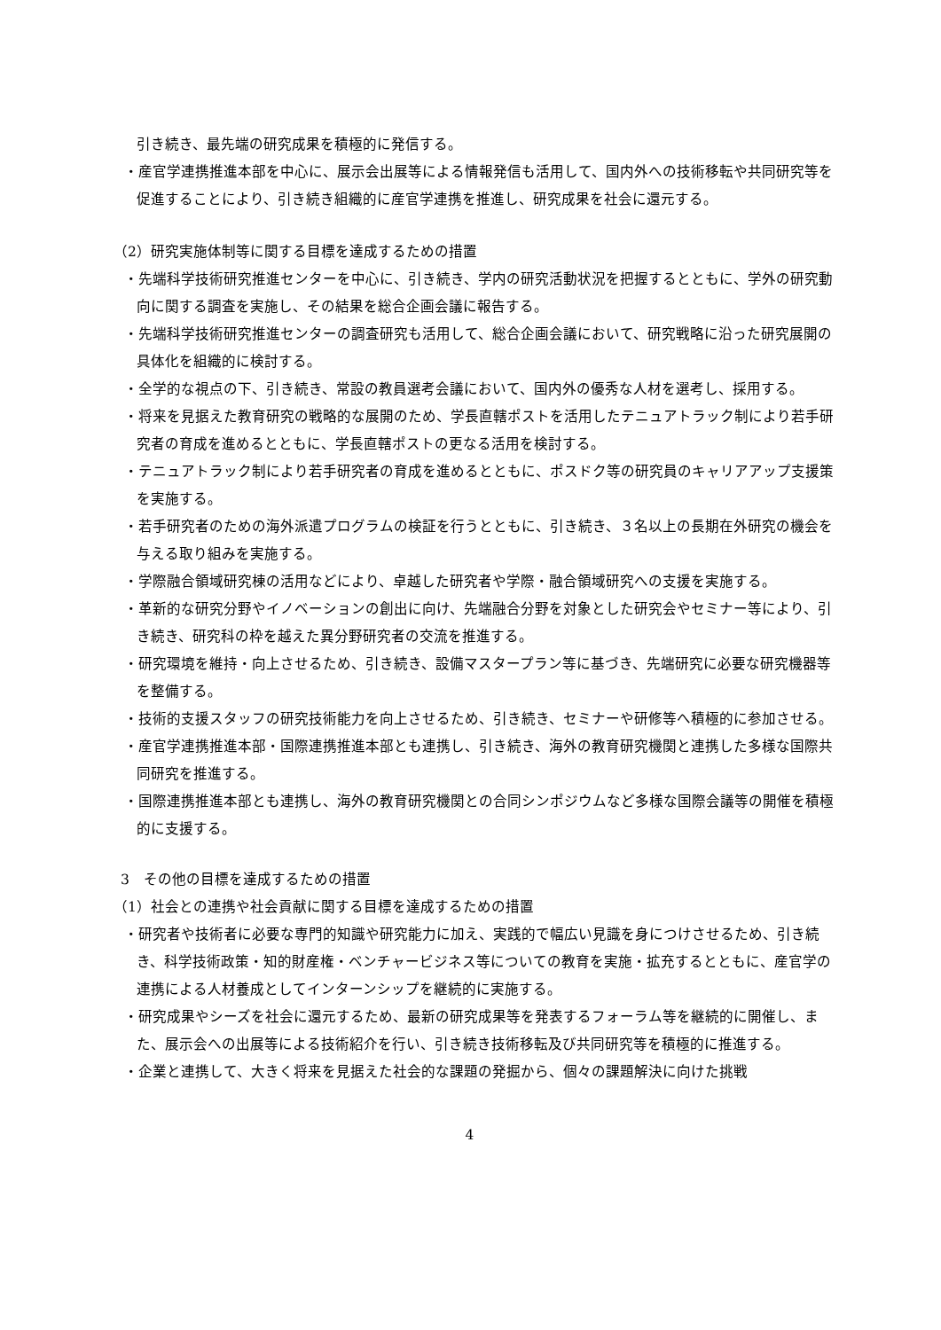引き続き、最先端の研究成果を積極的に発信する。
・産官学連携推進本部を中心に、展示会出展等による情報発信も活用して、国内外への技術移転や共同研究等を促進することにより、引き続き組織的に産官学連携を推進し、研究成果を社会に還元する。
（2）研究実施体制等に関する目標を達成するための措置
・先端科学技術研究推進センターを中心に、引き続き、学内の研究活動状況を把握するとともに、学外の研究動向に関する調査を実施し、その結果を総合企画会議に報告する。
・先端科学技術研究推進センターの調査研究も活用して、総合企画会議において、研究戦略に沿った研究展開の具体化を組織的に検討する。
・全学的な視点の下、引き続き、常設の教員選考会議において、国内外の優秀な人材を選考し、採用する。
・将来を見据えた教育研究の戦略的な展開のため、学長直轄ポストを活用したテニュアトラック制により若手研究者の育成を進めるとともに、学長直轄ポストの更なる活用を検討する。
・テニュアトラック制により若手研究者の育成を進めるとともに、ポスドク等の研究員のキャリアアップ支援策を実施する。
・若手研究者のための海外派遣プログラムの検証を行うとともに、引き続き、３名以上の長期在外研究の機会を与える取り組みを実施する。
・学際融合領域研究棟の活用などにより、卓越した研究者や学際・融合領域研究への支援を実施する。
・革新的な研究分野やイノベーションの創出に向け、先端融合分野を対象とした研究会やセミナー等により、引き続き、研究科の枠を越えた異分野研究者の交流を推進する。
・研究環境を維持・向上させるため、引き続き、設備マスタープラン等に基づき、先端研究に必要な研究機器等を整備する。
・技術的支援スタッフの研究技術能力を向上させるため、引き続き、セミナーや研修等へ積極的に参加させる。
・産官学連携推進本部・国際連携推進本部とも連携し、引き続き、海外の教育研究機関と連携した多様な国際共同研究を推進する。
・国際連携推進本部とも連携し、海外の教育研究機関との合同シンポジウムなど多様な国際会議等の開催を積極的に支援する。
3　その他の目標を達成するための措置
（1）社会との連携や社会貢献に関する目標を達成するための措置
・研究者や技術者に必要な専門的知識や研究能力に加え、実践的で幅広い見識を身につけさせるため、引き続き、科学技術政策・知的財産権・ベンチャービジネス等についての教育を実施・拡充するとともに、産官学の連携による人材養成としてインターンシップを継続的に実施する。
・研究成果やシーズを社会に還元するため、最新の研究成果等を発表するフォーラム等を継続的に開催し、また、展示会への出展等による技術紹介を行い、引き続き技術移転及び共同研究等を積極的に推進する。
・企業と連携して、大きく将来を見据えた社会的な課題の発掘から、個々の課題解決に向けた挑戦
4